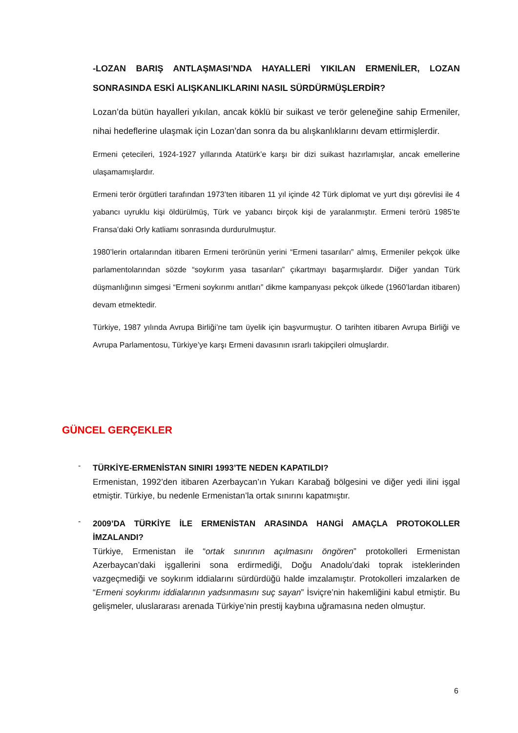-LOZAN BARIŞ ANTLAŞMASI’NDA HAYALLERİ YIKILAN ERMENİLER, LOZAN SONRASINDA ESKİ ALIŞKANLIKLARINI NASIL SÜRDÜRMÜŞLERDİR?
Lozan’da bütün hayalleri yıkılan, ancak köklü bir suikast ve terör geleneğine sahip Ermeniler, nihai hedeflerine ulaşmak için Lozan’dan sonra da bu alışkanlıklarını devam ettirmişlerdir.
Ermeni çetecileri, 1924-1927 yıllarında Atatürk’e karşı bir dizi suikast hazırlamışlar, ancak emellerine ulaşamamışlardır.
Ermeni terör örgütleri tarafından 1973’ten itibaren 11 yıl içinde 42 Türk diplomat ve yurt dışı görevlisi ile 4 yabancı uyruklu kişi öldürülmüş, Türk ve yabancı birçok kişi de yaralanmıştır. Ermeni terörü 1985’te Fransa’daki Orly katliamı sonrasında durdurulmuştur.
1980’lerin ortalarından itibaren Ermeni terörünün yerini “Ermeni tasarıları” almış, Ermeniler pekçok ülke parlamentolarından sözde “soykırım yasa tasarıları” çıkartmayı başarmışlardır. Diğer yandan Türk düşmanlığının simgesi “Ermeni soykırımı anıtları” dikme kampanyası pekçok ülkede (1960’lardan itibaren) devam etmektedir.
Türkiye, 1987 yılında Avrupa Birliği’ne tam üyelik için başvurmuştur. O tarihten itibaren Avrupa Birliği ve Avrupa Parlamentosu, Türkiye’ye karşı Ermeni davasının ısrarlı takipçileri olmuşlardır.
GÜNCEL GERÇEKLER
-
TÜRKİYE-ERMENİSTAN SINIRI 1993’TE NEDEN KAPATILDI?
Ermenistan, 1992’den itibaren Azerbaycan’ın Yukarı Karabağ bölgesini ve diğer yedi ilini işgal etmiştir. Türkiye, bu nedenle Ermenistan’la ortak sınırını kapatmıştır.
-
2009’DA TÜRKİYE İLE ERMENİSTAN ARASINDA HANGİ AMAÇLA PROTOKOLLER İMZALANDI?
Türkiye, Ermenistan ile “ortak sınırının açılmasını öngören” protokolleri Ermenistan Azerbaycan’daki işgallerini sona erdirmediği, Doğu Anadolu’daki toprak isteklerinden vazgeçmediği ve soykırım iddialarını sürdürdüğü halde imzalamıştır. Protokolleri imzalarken de “Ermeni soykırımı iddialarının yadsınmasını suç sayan” İsviçre’nin hakemliğini kabul etmiştir. Bu gelişmeler, uluslararası arenada Türkiye’nin prestij kaybına uğramasına neden olmuştur.
6